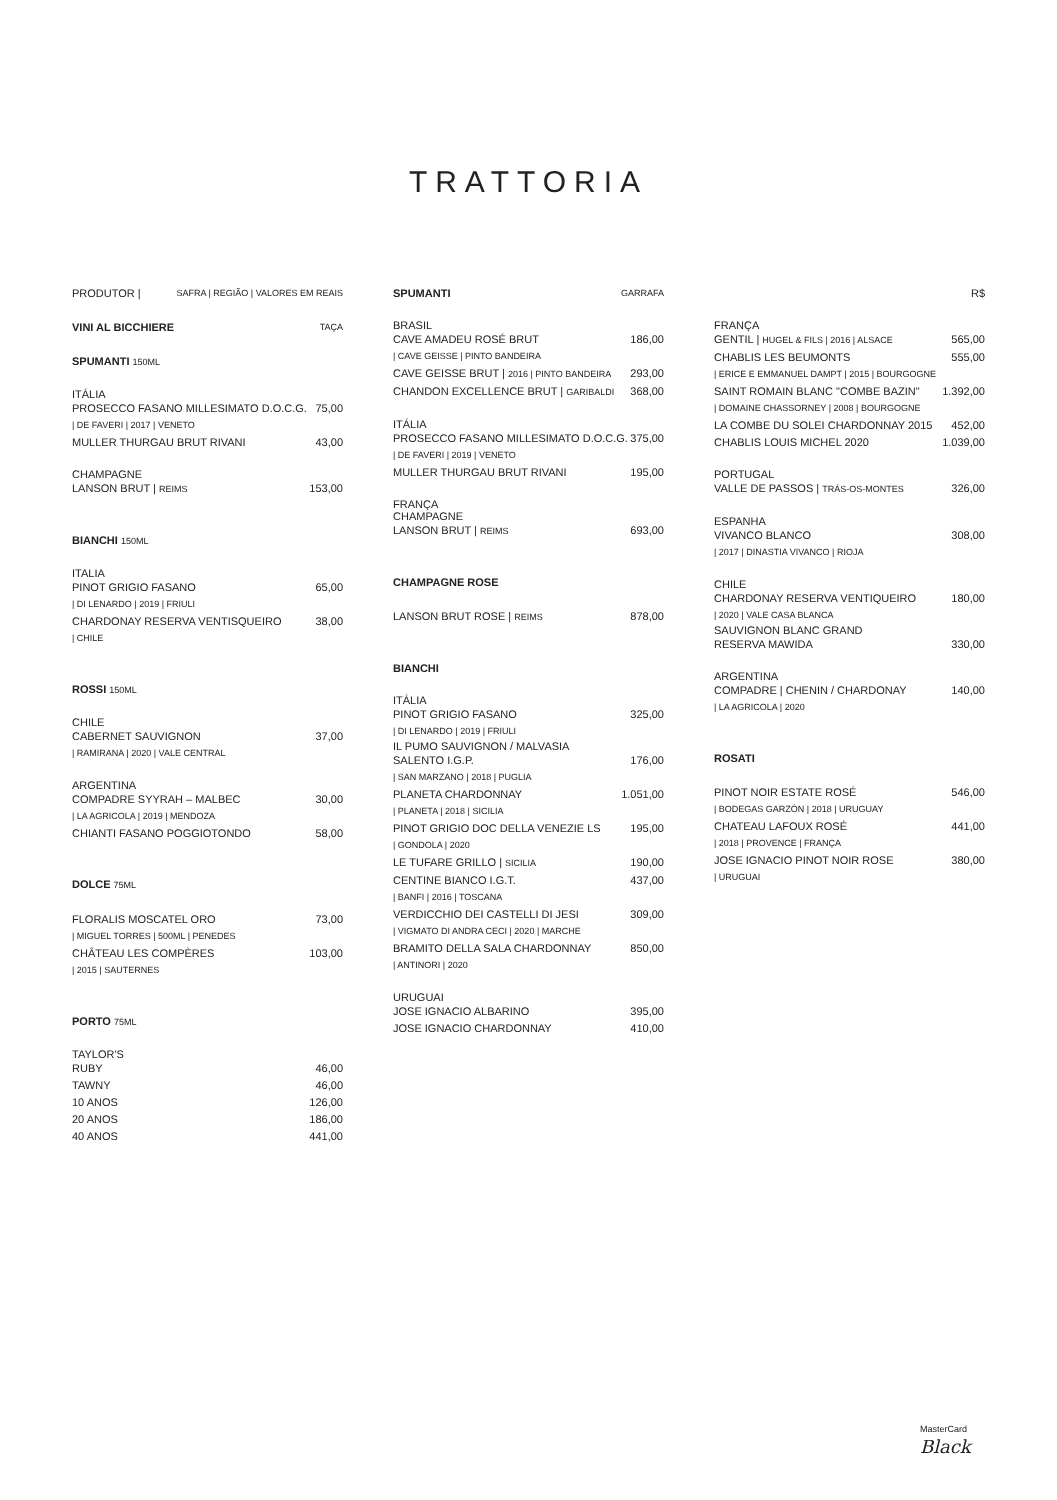TRATTORIA
PRODUTOR | SAFRA | REGIÃO | VALORES EM REAIS
VINI AL BICCHIERE TAÇA
SPUMANTI 150ML
ITÁLIA
PROSECCO FASANO MILLESIMATO D.O.C.G. 75,00
| DE FAVERI | 2017 | VENETO
MULLER THURGAU BRUT RIVANI 43,00
CHAMPAGNE
LANSON BRUT | REIMS 153,00
BIANCHI 150ML
ITALIA
PINOT GRIGIO FASANO 65,00
| DI LENARDO | 2019 | FRIULI
CHARDONAY RESERVA VENTISQUEIRO 38,00
| CHILE
ROSSI 150ML
CHILE
CABERNET SAUVIGNON 37,00
| RAMIRANA | 2020 | VALE CENTRAL
ARGENTINA
COMPADRE SYYRAH – MALBEC 30,00
| LA AGRICOLA | 2019 | MENDOZA
CHIANTI FASANO POGGIOTONDO 58,00
DOLCE 75ML
FLORALIS MOSCATEL ORO 73,00
| MIGUEL TORRES | 500ML | PENEDES
CHÂTEAU LES COMPÈRES 103,00
| 2015 | SAUTERNES
PORTO 75ML
TAYLOR'S
RUBY 46,00
TAWNY 46,00
10 ANOS 126,00
20 ANOS 186,00
40 ANOS 441,00
SPUMANTI GARRAFA
BRASIL
CAVE AMADEU ROSÉ BRUT 186,00
| CAVE GEISSE | PINTO BANDEIRA
CAVE GEISSE BRUT | 2016 | PINTO BANDEIRA 293,00
CHANDON EXCELLENCE BRUT | GARIBALDI 368,00
ITÁLIA
PROSECCO FASANO MILLESIMATO D.O.C.G. 375,00
| DE FAVERI | 2019 | VENETO
MULLER THURGAU BRUT RIVANI 195,00
FRANÇA
CHAMPAGNE
LANSON BRUT | REIMS 693,00
CHAMPAGNE ROSE
LANSON BRUT ROSE | REIMS 878,00
BIANCHI
ITÁLIA
PINOT GRIGIO FASANO 325,00
| DI LENARDO | 2019 | FRIULI
IL PUMO SAUVIGNON / MALVASIA
SALENTO I.G.P. 176,00
| SAN MARZANO | 2018 | PUGLIA
PLANETA CHARDONNAY 1.051,00
| PLANETA | 2018 | SICILIA
PINOT GRIGIO DOC DELLA VENEZIE LS 195,00
| GONDOLA | 2020
LE TUFARE GRILLO | SICILIA 190,00
CENTINE BIANCO I.G.T. 437,00
| BANFI | 2016 | TOSCANA
VERDICCHIO DEI CASTELLI DI JESI 309,00
| VIGMATO DI ANDRA CECI | 2020 | MARCHE
BRAMITO DELLA SALA CHARDONNAY 850,00
| ANTINORI | 2020
URUGUAI
JOSE IGNACIO ALBARINO 395,00
JOSE IGNACIO CHARDONNAY 410,00
R$
FRANÇA
GENTIL | HUGEL & FILS | 2016 | ALSACE 565,00
CHABLIS LES BEUMONTS 555,00
| ERICE E EMMANUEL DAMPT | 2015 | BOURGOGNE
SAINT ROMAIN BLANC "COMBE BAZIN" 1.392,00
| DOMAINE CHASSORNEY | 2008 | BOURGOGNE
LA COMBE DU SOLEI CHARDONNAY 2015 452,00
CHABLIS LOUIS MICHEL 2020 1.039,00
PORTUGAL
VALLE DE PASSOS | TRÁS-OS-MONTES 326,00
ESPANHA
VIVANCO BLANCO 308,00
| 2017 | DINASTIA VIVANCO | RIOJA
CHILE
CHARDONAY RESERVA VENTIQUEIRO 180,00
| 2020 | VALE CASA BLANCA
SAUVIGNON BLANC GRAND
RESERVA MAWIDA 330,00
ARGENTINA
COMPADRE | CHENIN / CHARDONAY 140,00
| LA AGRICOLA | 2020
ROSATI
PINOT NOIR ESTATE ROSÉ 546,00
| BODEGAS GARZÓN | 2018 | URUGUAY
CHATEAU LAFOUX ROSÉ 441,00
| 2018 | PROVENCE | FRANÇA
JOSE IGNACIO PINOT NOIR ROSE 380,00
| URUGUAI
MasterCard
Black